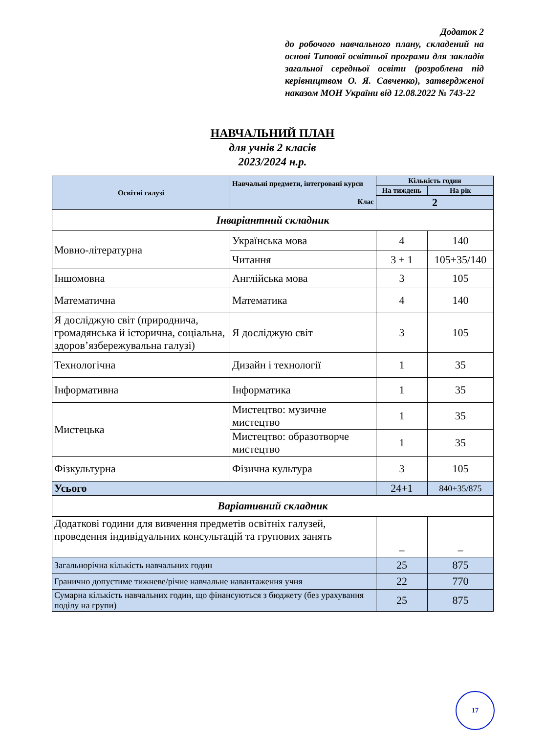Додаток 2
до робочого навчального плану, складений на основі Типової освітньої програми для закладів загальної середньої освіти (розроблена під керівництвом О. Я. Савченко), затвердженої наказом МОН України від 12.08.2022 № 743-22
НАВЧАЛЬНИЙ ПЛАН
для учнів 2 класів
2023/2024 н.р.
| Освітні галузі | Навчальні предмети, інтегровані курси Клас | Кількість годин | |
| --- | --- | --- | --- |
| | | На тиждень | На рік |
| | | 2 | |
| Інваріантний складник | | | |
| Мовно-літературна | Українська мова | 4 | 140 |
| | Читання | 3 + 1 | 105+35/140 |
| Іншомовна | Англійська мова | 3 | 105 |
| Математична | Математика | 4 | 140 |
| Я досліджую світ (природнича, громадянська й історична, соціальна, здоров’язбережувальна галузі) | Я досліджую світ | 3 | 105 |
| Технологічна | Дизайн і технології | 1 | 35 |
| Інформативна | Інформатика | 1 | 35 |
| Мистецька | Мистецтво: музичне мистецтво | 1 | 35 |
| | Мистецтво: образотворче мистецтво | 1 | 35 |
| Фізкультурна | Фізична культура | 3 | 105 |
| Усього | | 24+1 | 840+35/875 |
| Варіативний складник | | | |
| Додаткові години для вивчення предметів освітніх галузей, проведення індивідуальних консультацій та групових занять | | – | – |
| Загальнорічна кількість навчальних годин | | 25 | 875 |
| Гранично допустиме тижневе/річне навчальне навантаження учня | | 22 | 770 |
| Сумарна кількість навчальних годин, що фінансуються з бюджету (без урахування поділу на групи) | | 25 | 875 |
17